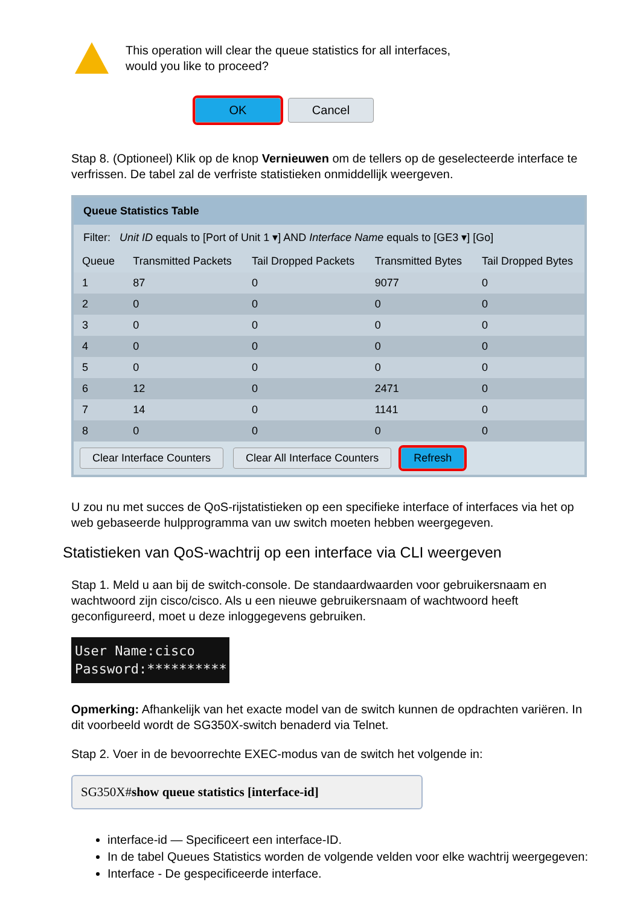This operation will clear the queue statistics for all interfaces,
would you like to proceed?
OK Cancel
Stap 8. (Optioneel) Klik op de knop Vernieuwen om de tellers op de geselecteerde interface te verfrissen. De tabel zal de verfriste statistieken onmiddellijk weergeven.
Queue Statistics Table
Filter: Unit ID equals to [Port of Unit 1 ▾] AND Interface Name equals to [GE3 ▾] [Go]
| Queue | Transmitted Packets | Tail Dropped Packets | Transmitted Bytes | Tail Dropped Bytes |
| --- | --- | --- | --- | --- |
| 1 | 87 | 0 | 9077 | 0 |
| 2 | 0 | 0 | 0 | 0 |
| 3 | 0 | 0 | 0 | 0 |
| 4 | 0 | 0 | 0 | 0 |
| 5 | 0 | 0 | 0 | 0 |
| 6 | 12 | 0 | 2471 | 0 |
| 7 | 14 | 0 | 1141 | 0 |
| 8 | 0 | 0 | 0 | 0 |
Clear Interface Counters Clear All Interface Counters Refresh
U zou nu met succes de QoS-rijstatistieken op een specifieke interface of interfaces via het op web gebaseerde hulpprogramma van uw switch moeten hebben weergegeven.
Statistieken van QoS-wachtrij op een interface via CLI weergeven
Stap 1. Meld u aan bij de switch-console. De standaardwaarden voor gebruikersnaam en wachtwoord zijn cisco/cisco. Als u een nieuwe gebruikersnaam of wachtwoord heeft geconfigureerd, moet u deze inloggegevens gebruiken.
User Name:cisco
Password:**********
Opmerking: Afhankelijk van het exacte model van de switch kunnen de opdrachten variëren. In dit voorbeeld wordt de SG350X-switch benaderd via Telnet.
Stap 2. Voer in de bevoorrechte EXEC-modus van de switch het volgende in:
SG350X#show queue statistics [interface-id]
interface-id — Specificeert een interface-ID.
In de tabel Queues Statistics worden de volgende velden voor elke wachtrij weergegeven:
Interface - De gespecificeerde interface.